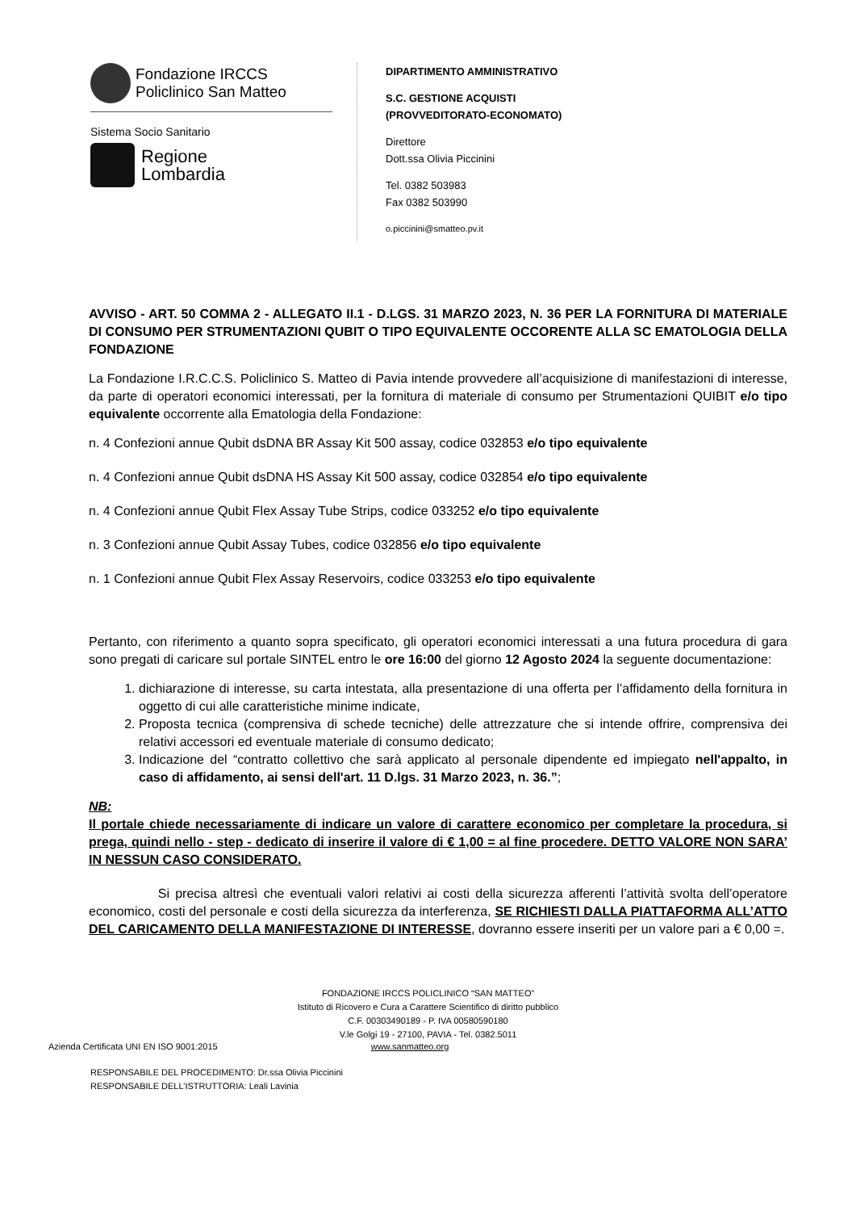Fondazione IRCCS
Policlinico San Matteo
Sistema Socio Sanitario
Regione
Lombardia
DIPARTIMENTO AMMINISTRATIVO
S.C. GESTIONE ACQUISTI
(PROVVEDITORATO-ECONOMATO)
Direttore
Dott.ssa Olivia Piccinini
Tel. 0382 503983
Fax 0382 503990
o.piccinini@smatteo.pv.it
AVVISO - ART. 50 COMMA 2 - ALLEGATO II.1 - D.LGS. 31 MARZO 2023, N. 36 PER LA FORNITURA DI MATERIALE DI CONSUMO PER STRUMENTAZIONI QUBIT O TIPO EQUIVALENTE OCCORENTE ALLA SC EMATOLOGIA DELLA FONDAZIONE
La Fondazione I.R.C.C.S. Policlinico S. Matteo di Pavia intende provvedere all’acquisizione di manifestazioni di interesse, da parte di operatori economici interessati, per la fornitura di materiale di consumo per Strumentazioni QUIBIT e/o tipo equivalente occorrente alla Ematologia della Fondazione:
n. 4 Confezioni annue Qubit dsDNA BR Assay Kit 500 assay, codice 032853 e/o tipo equivalente
n. 4 Confezioni annue Qubit dsDNA HS Assay Kit 500 assay, codice 032854 e/o tipo equivalente
n. 4 Confezioni annue Qubit Flex Assay Tube Strips, codice 033252 e/o tipo equivalente
n. 3 Confezioni annue Qubit Assay Tubes, codice 032856 e/o tipo equivalente
n. 1 Confezioni annue Qubit Flex Assay Reservoirs, codice 033253 e/o tipo equivalente
Pertanto, con riferimento a quanto sopra specificato, gli operatori economici interessati a una futura procedura di gara sono pregati di caricare sul portale SINTEL entro le ore 16:00 del giorno 12 Agosto 2024 la seguente documentazione:
1. dichiarazione di interesse, su carta intestata, alla presentazione di una offerta per l’affidamento della fornitura in oggetto di cui alle caratteristiche minime indicate,
2. Proposta tecnica (comprensiva di schede tecniche) delle attrezzature che si intende offrire, comprensiva dei relativi accessori ed eventuale materiale di consumo dedicato;
3. Indicazione del “contratto collettivo che sarà applicato al personale dipendente ed impiegato nell'appalto, in caso di affidamento, ai sensi dell'art. 11 D.lgs. 31 Marzo 2023, n. 36.”;
NB:
Il portale chiede necessariamente di indicare un valore di carattere economico per completare la procedura, si prega, quindi nello - step - dedicato di inserire il valore di € 1,00 = al fine procedere. DETTO VALORE NON SARA’ IN NESSUN CASO CONSIDERATO.
Si precisa altresì che eventuali valori relativi ai costi della sicurezza afferenti l’attività svolta dell’operatore economico, costi del personale e costi della sicurezza da interferenza, SE RICHIESTI DALLA PIATTAFORMA ALL’ATTO DEL CARICAMENTO DELLA MANIFESTAZIONE DI INTERESSE, dovranno essere inseriti per un valore pari a € 0,00 =.
FONDAZIONE IRCCS POLICLINICO “SAN MATTEO”
Istituto di Ricovero e Cura a Carattere Scientifico di diritto pubblico
C.F. 00303490189 - P. IVA 00580590180
V.le Golgi 19 - 27100, PAVIA - Tel. 0382.5011
Azienda Certificata UNI EN ISO 9001:2015 www.sanmatteo.org
RESPONSABILE DEL PROCEDIMENTO: Dr.ssa Olivia Piccinini
RESPONSABILE DELL’ISTRUTTORIA: Leali Lavinia